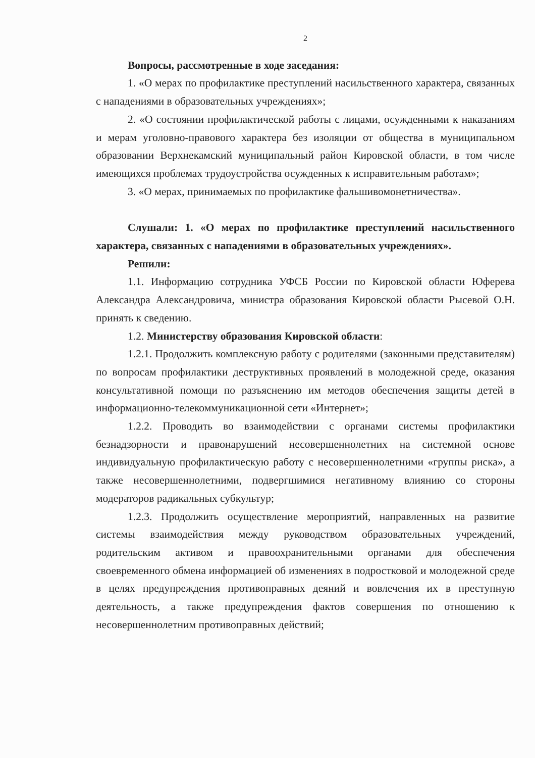2
Вопросы, рассмотренные в ходе заседания:
1. «О мерах по профилактике преступлений насильственного характера, связанных с нападениями в образовательных учреждениях»;
2. «О состоянии профилактической работы с лицами, осужденными к наказаниям и мерам уголовно-правового характера без изоляции от общества в муниципальном образовании Верхнекамский муниципальный район Кировской области, в том числе имеющихся проблемах трудоустройства осужденных к исправительным работам»;
3. «О мерах, принимаемых по профилактике фальшивомонетничества».
Слушали: 1. «О мерах по профилактике преступлений насильственного характера, связанных с нападениями в образовательных учреждениях».
Решили:
1.1. Информацию сотрудника УФСБ России по Кировской области Юферева Александра Александровича, министра образования Кировской области Рысевой О.Н. принять к сведению.
1.2. Министерству образования Кировской области:
1.2.1. Продолжить комплексную работу с родителями (законными представителям) по вопросам профилактики деструктивных проявлений в молодежной среде, оказания консультативной помощи по разъяснению им методов обеспечения защиты детей в информационно-телекоммуникационной сети «Интернет»;
1.2.2. Проводить во взаимодействии с органами системы профилактики безнадзорности и правонарушений несовершеннолетних на системной основе индивидуальную профилактическую работу с несовершеннолетними «группы риска», а также несовершеннолетними, подвергшимися негативному влиянию со стороны модераторов радикальных субкультур;
1.2.3. Продолжить осуществление мероприятий, направленных на развитие системы взаимодействия между руководством образовательных учреждений, родительским активом и правоохранительными органами для обеспечения своевременного обмена информацией об изменениях в подростковой и молодежной среде в целях предупреждения противоправных деяний и вовлечения их в преступную деятельность, а также предупреждения фактов совершения по отношению к несовершеннолетним противоправных действий;